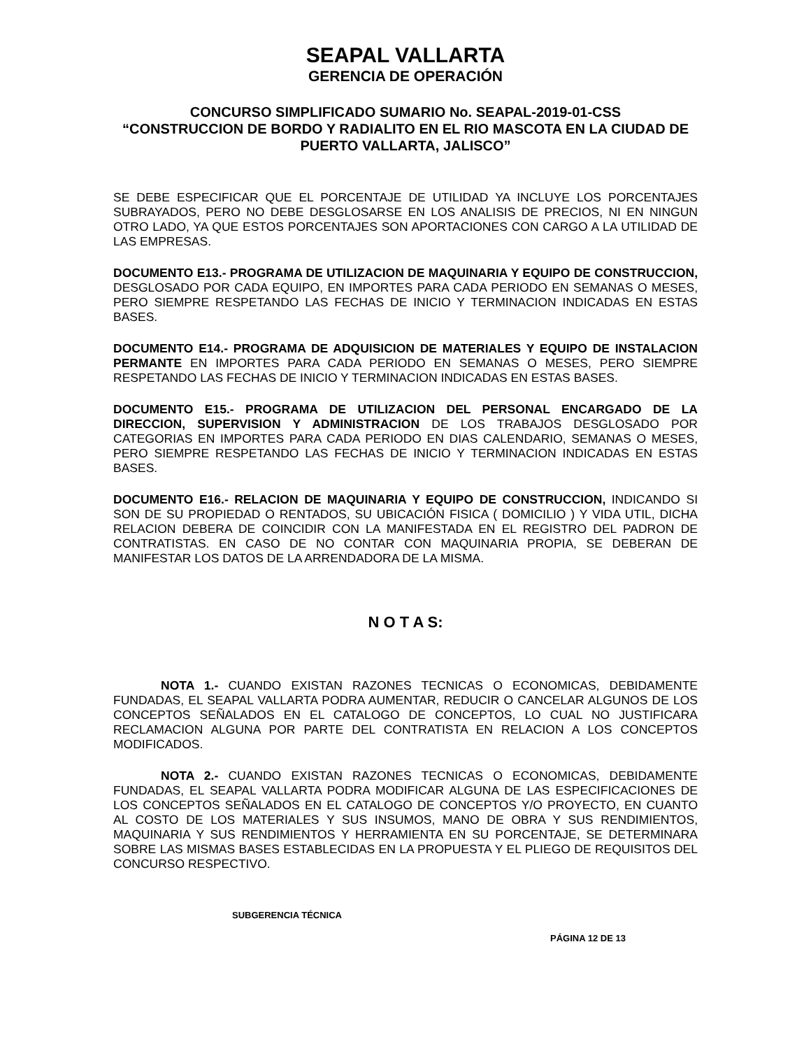SEAPAL VALLARTA
GERENCIA DE OPERACIÓN
CONCURSO SIMPLIFICADO SUMARIO No. SEAPAL-2019-01-CSS
“CONSTRUCCION DE BORDO Y RADIALITO EN EL RIO MASCOTA EN LA CIUDAD DE PUERTO VALLARTA, JALISCO”
SE DEBE ESPECIFICAR QUE EL PORCENTAJE DE UTILIDAD YA INCLUYE LOS PORCENTAJES SUBRAYADOS, PERO NO DEBE DESGLOSARSE EN LOS ANALISIS DE PRECIOS, NI EN NINGUN OTRO LADO, YA QUE ESTOS PORCENTAJES SON APORTACIONES CON CARGO A LA UTILIDAD DE LAS EMPRESAS.
DOCUMENTO E13.- PROGRAMA DE UTILIZACION DE MAQUINARIA Y EQUIPO DE CONSTRUCCION, DESGLOSADO POR CADA EQUIPO, EN IMPORTES PARA CADA PERIODO EN SEMANAS O MESES, PERO SIEMPRE RESPETANDO LAS FECHAS DE INICIO Y TERMINACION INDICADAS EN ESTAS BASES.
DOCUMENTO E14.- PROGRAMA DE ADQUISICION DE MATERIALES Y EQUIPO DE INSTALACION PERMANTE EN IMPORTES PARA CADA PERIODO EN SEMANAS O MESES, PERO SIEMPRE RESPETANDO LAS FECHAS DE INICIO Y TERMINACION INDICADAS EN ESTAS BASES.
DOCUMENTO E15.- PROGRAMA DE UTILIZACION DEL PERSONAL ENCARGADO DE LA DIRECCION, SUPERVISION Y ADMINISTRACION DE LOS TRABAJOS DESGLOSADO POR CATEGORIAS EN IMPORTES PARA CADA PERIODO EN DIAS CALENDARIO, SEMANAS O MESES, PERO SIEMPRE RESPETANDO LAS FECHAS DE INICIO Y TERMINACION INDICADAS EN ESTAS BASES.
DOCUMENTO E16.- RELACION DE MAQUINARIA Y EQUIPO DE CONSTRUCCION, INDICANDO SI SON DE SU PROPIEDAD O RENTADOS, SU UBICACIÓN FISICA ( DOMICILIO ) Y VIDA UTIL, DICHA RELACION DEBERA DE COINCIDIR CON LA MANIFESTADA EN EL REGISTRO DEL PADRON DE CONTRATISTAS. EN CASO DE NO CONTAR CON MAQUINARIA PROPIA, SE DEBERAN DE MANIFESTAR LOS DATOS DE LA ARRENDADORA DE LA MISMA.
N O T A S:
NOTA 1.- CUANDO EXISTAN RAZONES TECNICAS O ECONOMICAS, DEBIDAMENTE FUNDADAS, EL SEAPAL VALLARTA PODRA AUMENTAR, REDUCIR O CANCELAR ALGUNOS DE LOS CONCEPTOS SEÑALADOS EN EL CATALOGO DE CONCEPTOS, LO CUAL NO JUSTIFICARA RECLAMACION ALGUNA POR PARTE DEL CONTRATISTA EN RELACION A LOS CONCEPTOS MODIFICADOS.
NOTA 2.- CUANDO EXISTAN RAZONES TECNICAS O ECONOMICAS, DEBIDAMENTE FUNDADAS, EL SEAPAL VALLARTA PODRA MODIFICAR ALGUNA DE LAS ESPECIFICACIONES DE LOS CONCEPTOS SEÑALADOS EN EL CATALOGO DE CONCEPTOS Y/O PROYECTO, EN CUANTO AL COSTO DE LOS MATERIALES Y SUS INSUMOS, MANO DE OBRA Y SUS RENDIMIENTOS, MAQUINARIA Y SUS RENDIMIENTOS Y HERRAMIENTA EN SU PORCENTAJE, SE DETERMINARA SOBRE LAS MISMAS BASES ESTABLECIDAS EN LA PROPUESTA Y EL PLIEGO DE REQUISITOS DEL CONCURSO RESPECTIVO.
SUBGERENCIA TÉCNICA
PÁGINA 12 DE 13